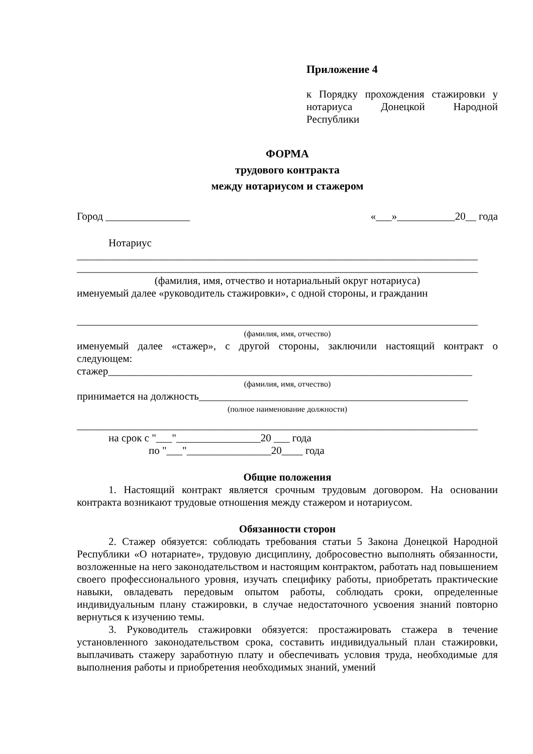Приложение 4
к Порядку прохождения стажировки у нотариуса Донецкой Народной Республики
ФОРМА
трудового контракта
между нотариусом и стажером
Город ________________ «___»___________20__ года
Нотариус
____________________________________________________________________________
____________________________________________________________________________
(фамилия, имя, отчество и нотариальный округ нотариуса)
именуемый далее «руководитель стажировки», с одной стороны, и гражданин
____________________________________________________________________________
(фамилия, имя, отчество)
именуемый далее «стажер», с другой стороны, заключили настоящий контракт о следующем:
стажер_____________________________________________________________________
(фамилия, имя, отчество)
принимается на должность___________________________________________________
(полное наименование должности)
____________________________________________________________________________
на срок с "___"________________20 ___ года
по "___"________________20____ года
Общие положения
1. Настоящий контракт является срочным трудовым договором. На основании контракта возникают трудовые отношения между стажером и нотариусом.
Обязанности сторон
2. Стажер обязуется: соблюдать требования статьи 5 Закона Донецкой Народной Республики «О нотариате», трудовую дисциплину, добросовестно выполнять обязанности, возложенные на него законодательством и настоящим контрактом, работать над повышением своего профессионального уровня, изучать специфику работы, приобретать практические навыки, овладевать передовым опытом работы, соблюдать сроки, определенные индивидуальным плану стажировки, в случае недостаточного усвоения знаний повторно вернуться к изучению темы.
3. Руководитель стажировки обязуется: простажировать стажера в течение установленного законодательством срока, составить индивидуальный план стажировки, выплачивать стажеру заработную плату и обеспечивать условия труда, необходимые для выполнения работы и приобретения необходимых знаний, умений